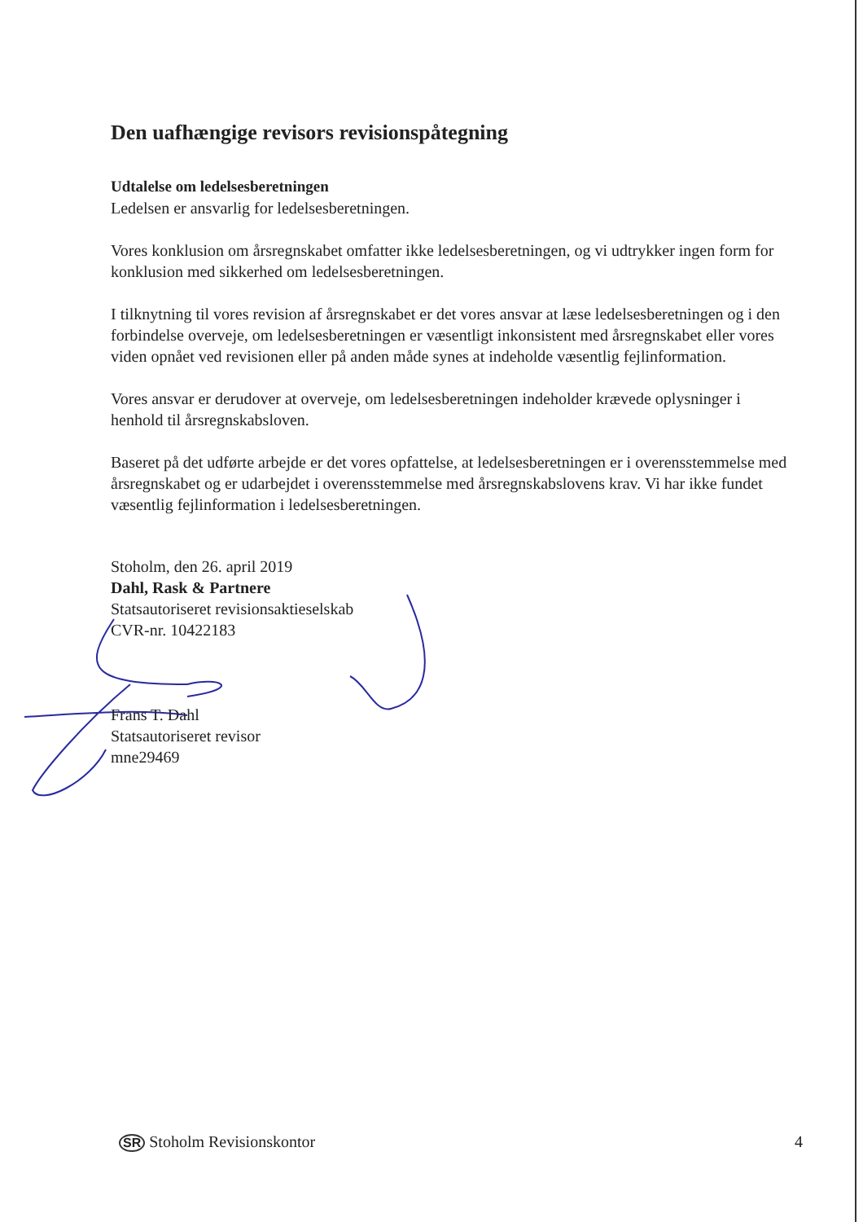Den uafhængige revisors revisionspåtegning
Udtalelse om ledelsesberetningen
Ledelsen er ansvarlig for ledelsesberetningen.
Vores konklusion om årsregnskabet omfatter ikke ledelsesberetningen, og vi udtrykker ingen form for konklusion med sikkerhed om ledelsesberetningen.
I tilknytning til vores revision af årsregnskabet er det vores ansvar at læse ledelsesberetningen og i den forbindelse overveje, om ledelsesberetningen er væsentligt inkonsistent med årsregnskabet eller vores viden opnået ved revisionen eller på anden måde synes at indeholde væsentlig fejlinformation.
Vores ansvar er derudover at overveje, om ledelsesberetningen indeholder krævede oplysninger i henhold til årsregnskabsloven.
Baseret på det udførte arbejde er det vores opfattelse, at ledelsesberetningen er i overensstemmelse med årsregnskabet og er udarbejdet i overensstemmelse med årsregnskabslovens krav. Vi har ikke fundet væsentlig fejlinformation i ledelsesberetningen.
Stoholm, den 26. april 2019
Dahl, Rask & Partnere
Statsautoriseret revisionsaktieselskab
CVR-nr. 10422183
Frans T. Dahl
Statsautoriseret revisor
mne29469
SR Stoholm Revisionskontor 4